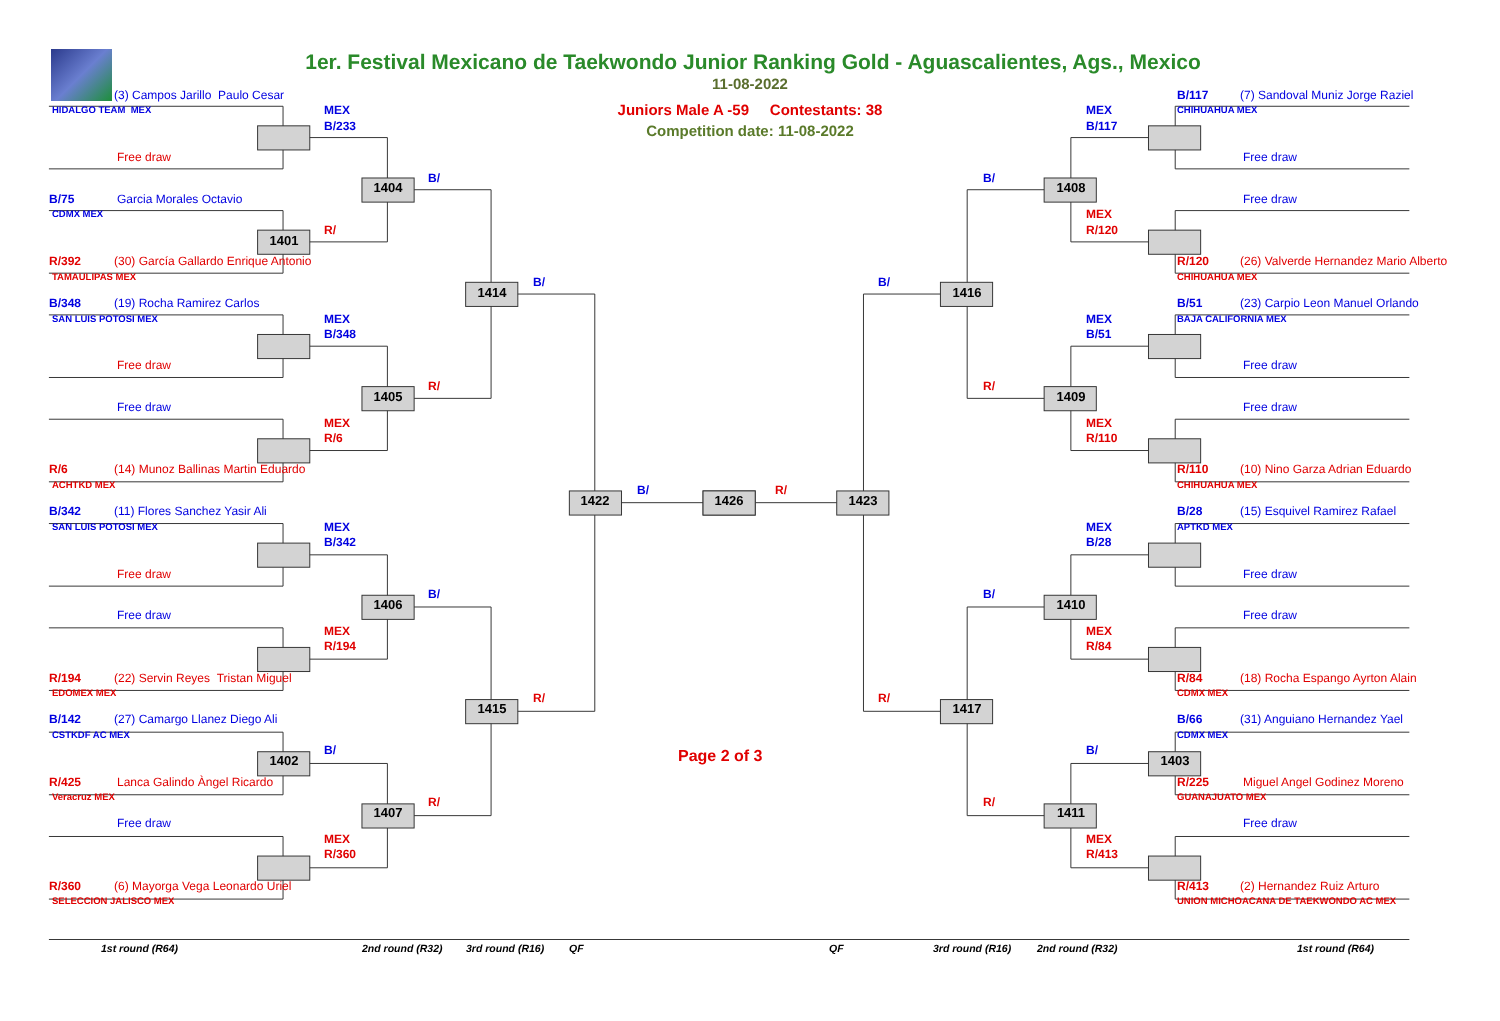1er. Festival Mexicano de Taekwondo Junior Ranking Gold - Aguascalientes, Ags., Mexico
11-08-2022
Juniors Male A -59 Contestants: 38
Competition date: 11-08-2022
(3) Campos Jarillo Paulo Cesar
HIDALGO TEAM MEX
MEX
B/233
Free draw
B/
1404
B/75
Garcia Morales Octavio
CDMX MEX
R/
1401
R/392
(30) García Gallardo Enrique Antonio
TAMAULIPAS MEX
B/
1414
B/348
(19) Rocha Ramirez Carlos
SAN LUIS POTOSI MEX
MEX
B/348
Free draw
R/
1405
Free draw
MEX
R/6
R/6
(14) Munoz Ballinas Martin Eduardo
ACHTKD MEX
B/342
(11) Flores Sanchez Yasir Ali
SAN LUIS POTOSI MEX
MEX
B/342
Free draw
B/
1406
Free draw
MEX
R/194
R/194
(22) Servin Reyes Tristan Miguel
EDOMEX MEX
R/
1415
B/142
(27) Camargo Llanez Diego Ali
CSTKDF AC MEX
B/
1402
R/425
Lanca Galindo Àngel Ricardo
Veracruz MEX
R/
1407
Free draw
MEX
R/360
R/360
(6) Mayorga Vega Leonardo Uriel
SELECCION JALISCO MEX
B/
1422
1426
R/
1423
B/117
(7) Sandoval Muniz Jorge Raziel
CHIHUAHUA MEX
MEX
B/117
Free draw
B/
1408
Free draw
MEX
R/120
R/120
(26) Valverde Hernandez Mario Alberto
CHIHUAHUA MEX
B/
1416
B/51
(23) Carpio Leon Manuel Orlando
BAJA CALIFORNIA MEX
MEX
B/51
Free draw
R/
1409
Free draw
MEX
R/110
R/110
(10) Nino Garza Adrian Eduardo
CHIHUAHUA MEX
B/28
(15) Esquivel Ramirez Rafael
APTKD MEX
MEX
B/28
Free draw
B/
1410
Free draw
MEX
R/84
R/84
(18) Rocha Espango Ayrton Alain
CDMX MEX
R/
1417
B/66
(31) Anguiano Hernandez Yael
CDMX MEX
B/
1403
R/225
Miguel Angel Godinez Moreno
GUANAJUATO MEX
R/
1411
Free draw
MEX
R/413
R/413
(2) Hernandez Ruiz Arturo
UNION MICHOACANA DE TAEKWONDO AC MEX
Page 2 of 3
1st round (R64)
2nd round (R32)
3rd round (R16)
QF
QF
3rd round (R16)
2nd round (R32)
1st round (R64)